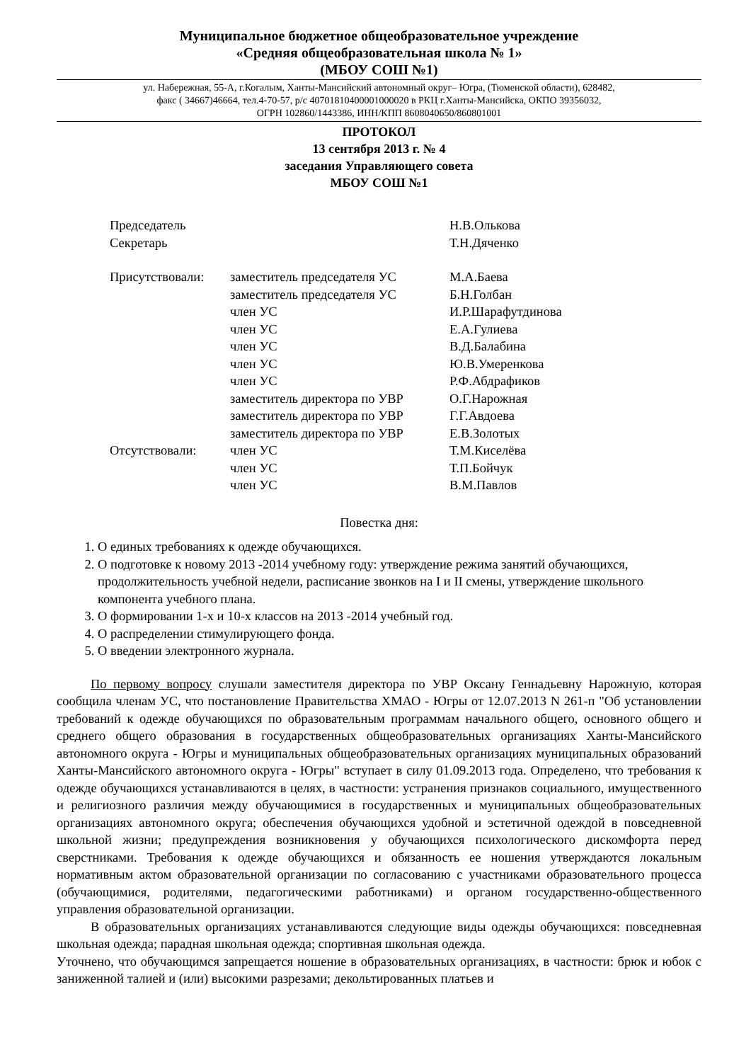Муниципальное бюджетное общеобразовательное учреждение
«Средняя общеобразовательная школа № 1»
(МБОУ СОШ №1)
ул. Набережная, 55-А, г.Когалым, Ханты-Мансийский автономный округ– Югра, (Тюменской области), 628482,
факс ( 34667)46664, тел.4-70-57, р/с 40701810400001000020 в РКЦ г.Ханты-Мансийска, ОКПО 39356032,
ОГРН 102860/1443386, ИНН/КПП 8608040650/860801001
ПРОТОКОЛ
13 сентября 2013 г. № 4
заседания Управляющего совета
МБОУ СОШ №1
| Председатель | | Н.В.Олькова |
| Секретарь | | Т.Н.Дяченко |
| Присутствовали: | заместитель председателя УС | М.А.Баева |
| | заместитель председателя УС | Б.Н.Голбан |
| | член УС | И.Р.Шарафутдинова |
| | член УС | Е.А.Гулиева |
| | член УС | В.Д.Балабина |
| | член УС | Ю.В.Умеренкова |
| | член УС | Р.Ф.Абдрафиков |
| | заместитель директора по УВР | О.Г.Нарожная |
| | заместитель директора по УВР | Г.Г.Авдоева |
| | заместитель директора по УВР | Е.В.Золотых |
| Отсутствовали: | член УС | Т.М.Киселёва |
| | член УС | Т.П.Бойчук |
| | член УС | В.М.Павлов |
Повестка дня:
1. О единых требованиях к одежде обучающихся.
2. О подготовке к новому 2013 -2014 учебному году: утверждение режима занятий обучающихся, продолжительность учебной недели, расписание звонков на I и II смены, утверждение школьного компонента учебного плана.
3. О формировании 1-х и 10-х классов на 2013 -2014 учебный год.
4. О распределении стимулирующего фонда.
5. О введении электронного журнала.
По первому вопросу слушали заместителя директора по УВР Оксану Геннадьевну Нарожную, которая сообщила членам УС, что постановление Правительства ХМАО - Югры от 12.07.2013 N 261-п "Об установлении требований к одежде обучающихся по образовательным программам начального общего, основного общего и среднего общего образования в государственных общеобразовательных организациях Ханты-Мансийского автономного округа - Югры и муниципальных общеобразовательных организациях муниципальных образований Ханты-Мансийского автономного округа - Югры" вступает в силу 01.09.2013 года. Определено, что требования к одежде обучающихся устанавливаются в целях, в частности: устранения признаков социального, имущественного и религиозного различия между обучающимися в государственных и муниципальных общеобразовательных организациях автономного округа; обеспечения обучающихся удобной и эстетичной одеждой в повседневной школьной жизни; предупреждения возникновения у обучающихся психологического дискомфорта перед сверстниками. Требования к одежде обучающихся и обязанность ее ношения утверждаются локальным нормативным актом образовательной организации по согласованию с участниками образовательного процесса (обучающимися, родителями, педагогическими работниками) и органом государственно-общественного управления образовательной организации.
В образовательных организациях устанавливаются следующие виды одежды обучающихся: повседневная школьная одежда; парадная школьная одежда; спортивная школьная одежда.
Уточнено, что обучающимся запрещается ношение в образовательных организациях, в частности: брюк и юбок с заниженной талией и (или) высокими разрезами; декольтированных платьев и